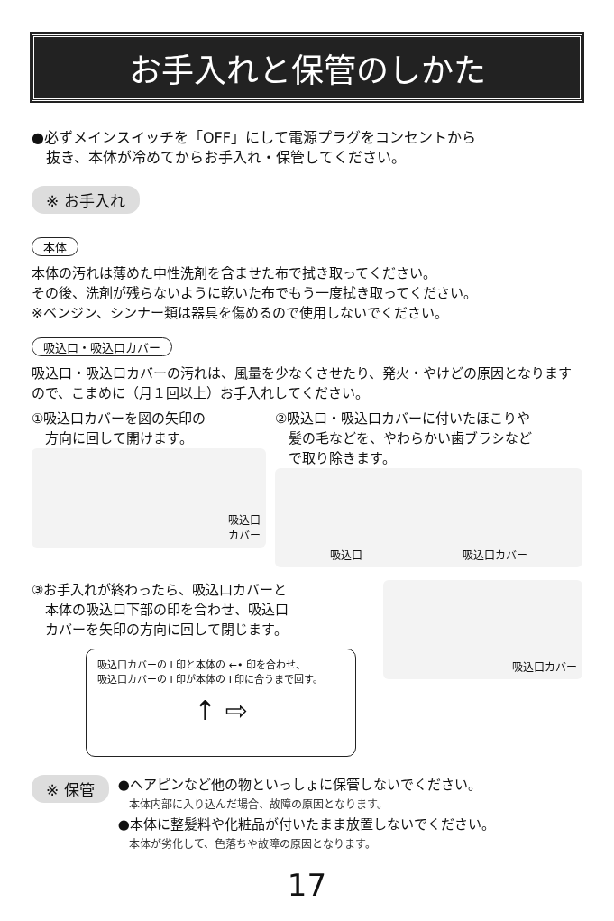お手入れと保管のしかた
●必ずメインスイッチを「OFF」にして電源プラグをコンセントから
　抜き、本体が冷めてからお手入れ・保管してください。
※ お手入れ
本体
本体の汚れは薄めた中性洗剤を含ませた布で拭き取ってください。
その後、洗剤が残らないように乾いた布でもう一度拭き取ってください。
※ベンジン、シンナー類は器具を傷めるので使用しないでください。
吸込口・吸込口カバー
吸込口・吸込口カバーの汚れは、風量を少なくさせたり、発火・やけどの原因となりますので、こまめに（月１回以上）お手入れしてください。
①吸込口カバーを図の矢印の
　方向に回して開けます。
吸込口
カバー
②吸込口・吸込口カバーに付いたほこりや
　髪の毛などを、やわらかい歯ブラシなど
　で取り除きます。
吸込口 吸込口カバー
③お手入れが終わったら、吸込口カバーと
　本体の吸込口下部の印を合わせ、吸込口
　カバーを矢印の方向に回して閉じます。
吸込口カバーの Ⅰ 印と本体の ←• 印を合わせ、
吸込口カバーの Ⅰ 印が本体の Ⅰ 印に合うまで回す。
↑ ⇨
吸込口カバー
※ 保管
●ヘアピンなど他の物といっしょに保管しないでください。
　本体内部に入り込んだ場合、故障の原因となります。
●本体に整髪料や化粧品が付いたまま放置しないでください。
　本体が劣化して、色落ちや故障の原因となります。
17